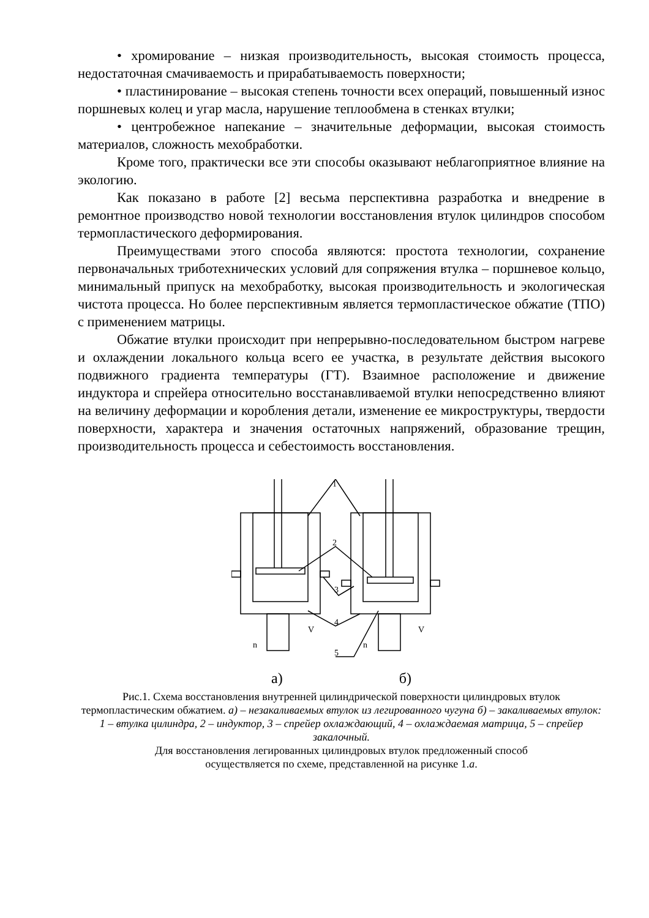• хромирование – низкая производительность, высокая стоимость процесса, недостаточная смачиваемость и прирабатываемость поверхности;
• пластинирование – высокая степень точности всех операций, повышенный износ поршневых колец и угар масла, нарушение теплообмена в стенках втулки;
• центробежное напекание – значительные деформации, высокая стоимость материалов, сложность мехобработки.
Кроме того, практически все эти способы оказывают неблагоприятное влияние на экологию.
Как показано в работе [2] весьма перспективна разработка и внедрение в ремонтное производство новой технологии восстановления втулок цилиндров способом термопластического деформирования.
Преимуществами этого способа являются: простота технологии, сохранение первоначальных триботехнических условий для сопряжения втулка – поршневое кольцо, минимальный припуск на мехобработку, высокая производительность и экологическая чистота процесса. Но более перспективным является термопластическое обжатие (ТПО) с применением матрицы.
Обжатие втулки происходит при непрерывно-последовательном быстром нагреве и охлаждении локального кольца всего ее участка, в результате действия высокого подвижного градиента температуры (ГТ). Взаимное расположение и движение индуктора и спрейера относительно восстанавливаемой втулки непосредственно влияют на величину деформации и коробления детали, изменение ее микроструктуры, твердости поверхности, характера и значения остаточных напряжений, образование трещин, производительность процесса и себестоимость восстановления.
1
2
3
4
5
n
V
n
V
а) б)
Рис.1. Схема восстановления внутренней цилиндрической поверхности цилиндровых втулок термопластическим обжатием. а) – незакаливаемых втулок из легированного чугуна б) – закаливаемых втулок: 1 – втулка цилиндра, 2 – индуктор, 3 – спрейер охлаждающий, 4 – охлаждаемая матрица, 5 – спрейер закалочный.
Для восстановления легированных цилиндровых втулок предложенный способ
осуществляется по схеме, представленной на рисунке 1.а.